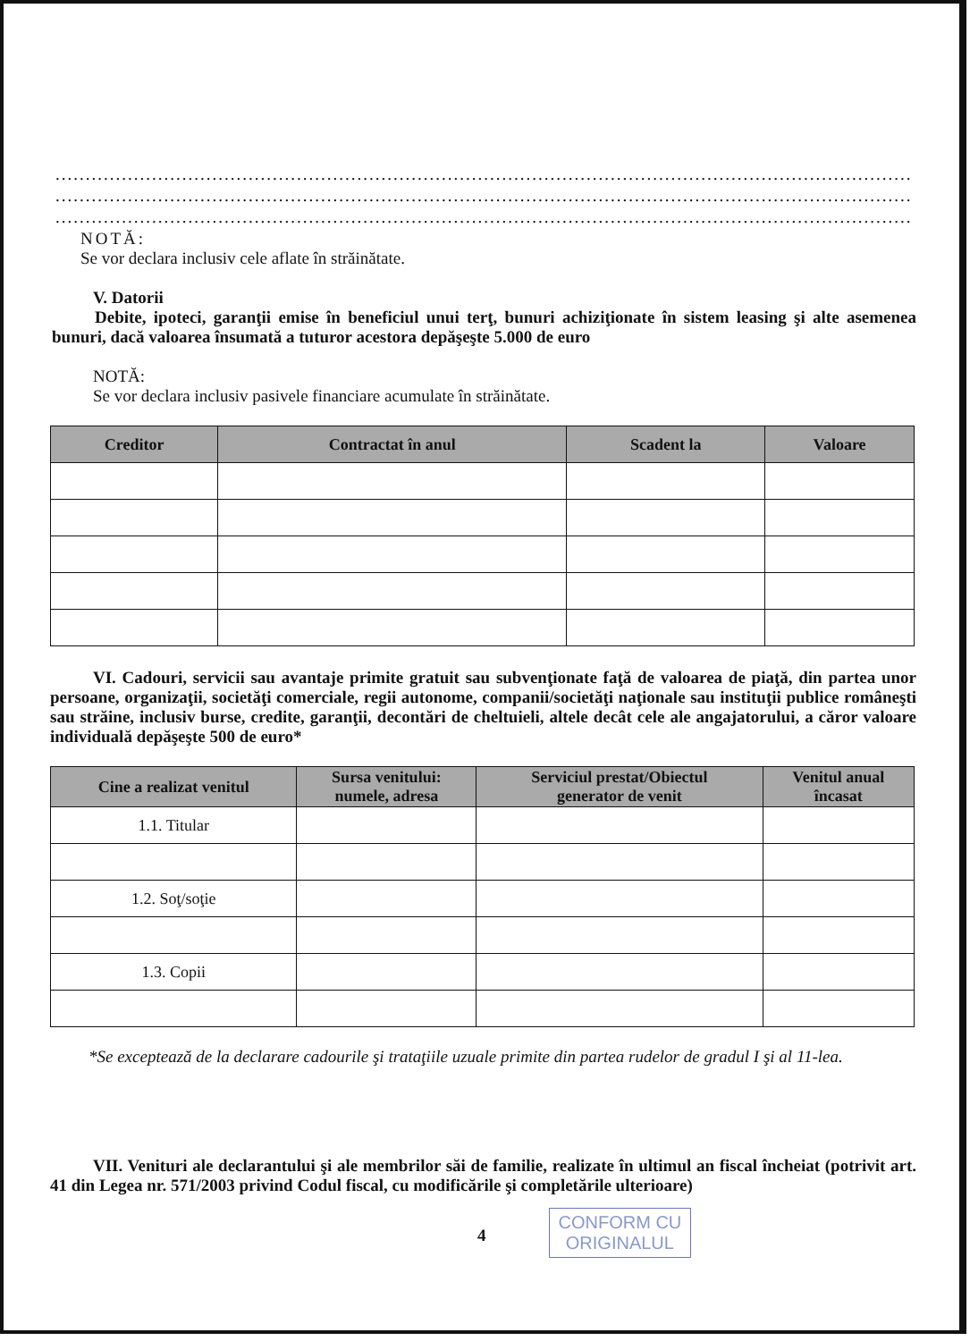..................................................................................................................................................................
..................................................................................................................................................................
..................................................................................................................................................................
NOTĂ:
Se vor declara inclusiv cele aflate în străinătate.
V. Datorii
Debite, ipoteci, garanţii emise în beneficiul unui terţ, bunuri achiziţionate în sistem leasing şi alte asemenea bunuri, dacă valoarea însumată a tuturor acestora depăşeşte 5.000 de euro
NOTĂ:
Se vor declara inclusiv pasivele financiare acumulate în străinătate.
| Creditor | Contractat în anul | Scadent la | Valoare |
| --- | --- | --- | --- |
VI. Cadouri, servicii sau avantaje primite gratuit sau subvenţionate faţă de valoarea de piaţă, din partea unor persoane, organizaţii, societăţi comerciale, regii autonome, companii/societăţi naţionale sau instituţii publice româneşti sau străine, inclusiv burse, credite, garanţii, decontări de cheltuieli, altele decât cele ale angajatorului, a căror valoare individuală depăşeşte 500 de euro*
| Cine a realizat venitul | Sursa venitului: numele, adresa | Serviciul prestat/Obiectul generator de venit | Venitul anual încasat |
| --- | --- | --- | --- |
| 1.1. Titular | | | |
| 1.2. Soţ/soţie | | | |
| 1.3. Copii | | | |
*Se exceptează de la declarare cadourile şi trataţiile uzuale primite din partea rudelor de gradul I şi al 11-lea.
VII. Venituri ale declarantului şi ale membrilor săi de familie, realizate în ultimul an fiscal încheiat (potrivit art. 41 din Legea nr. 571/2003 privind Codul fiscal, cu modificările şi completările ulterioare)
4
CONFORM CU
ORIGINALUL